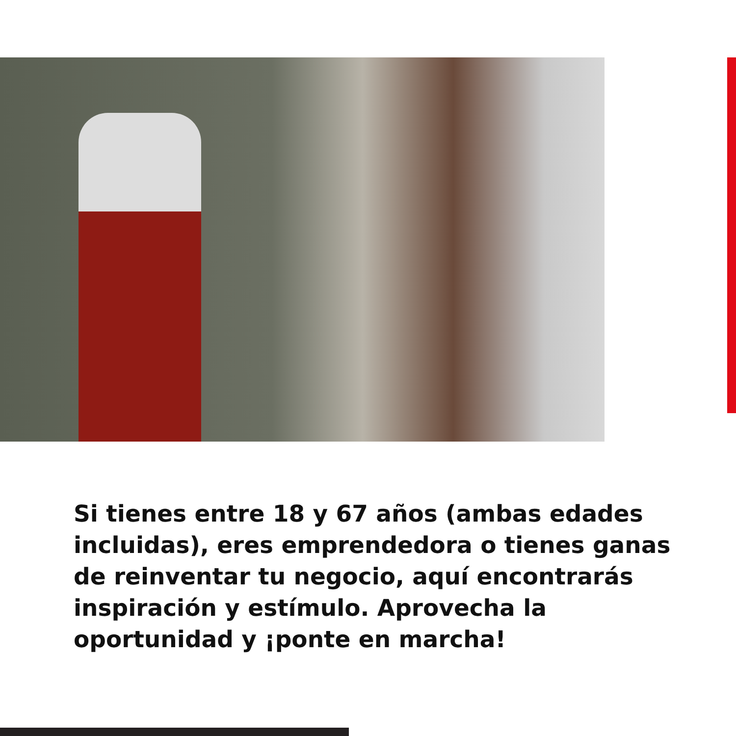Si tienes entre 18 y 67 años (ambas edades incluidas), eres emprendedora o tienes ganas de reinventar tu negocio, aquí encontrarás inspiración y estímulo. Aprovecha la oportunidad y ¡ponte en marcha!